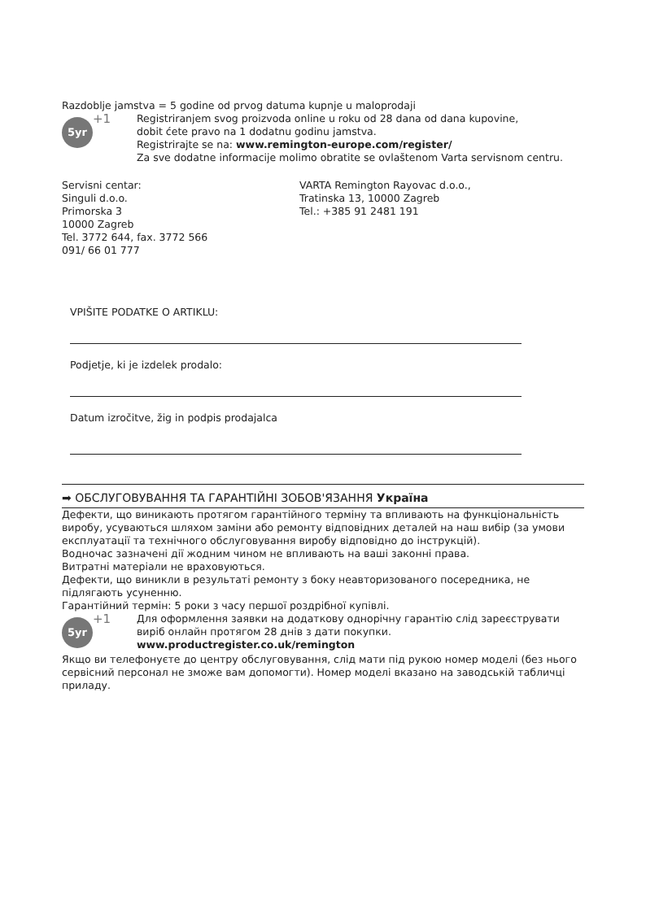Razdoblje jamstva = 5 godine od prvog datuma kupnje u maloprodaji
5yr
+1
Registriranjem svog proizvoda online u roku od 28 dana od dana kupovine,
dobit ćete pravo na 1 dodatnu godinu jamstva.
Registrirajte se na: www.remington-europe.com/register/
Za sve dodatne informacije molimo obratite se ovlaštenom Varta servisnom centru.
Servisni centar:
Singuli d.o.o.
Primorska 3
10000 Zagreb
Tel. 3772 644, fax. 3772 566
091/ 66 01 777
VARTA Remington Rayovac d.o.o.,
Tratinska 13, 10000 Zagreb
Tel.: +385 91 2481 191
VPIŠITE PODATKE O ARTIKLU:
Podjetje, ki je izdelek prodalo:
Datum izročitve, žig in podpis prodajalca
➡ ОБСЛУГОВУВАННЯ ТА ГАРАНТІЙНІ ЗОБОВ'ЯЗАННЯ Україна
Дефекти, що виникають протягом гарантійного терміну та впливають на функціональність виробу, усуваються шляхом заміни або ремонту відповідних деталей на наш вибір (за умови експлуатації та технічного обслуговування виробу відповідно до інструкцій).
Водночас зазначені дії жодним чином не впливають на ваші законні права.
Витратні матеріали не враховуються.
Дефекти, що виникли в результаті ремонту з боку неавторизованого посередника, не підлягають усуненню.
Гарантійний термін: 5 роки з часу першої роздрібної купівлі.
5yr
+1
Для оформлення заявки на додаткову однорічну гарантію слід зареєструвати виріб онлайн протягом 28 днів з дати покупки.
www.productregister.co.uk/remington
Якщо ви телефонуєте до центру обслуговування, слід мати під рукою номер моделі (без нього сервісний персонал не зможе вам допомогти). Номер моделі вказано на заводській табличці приладу.